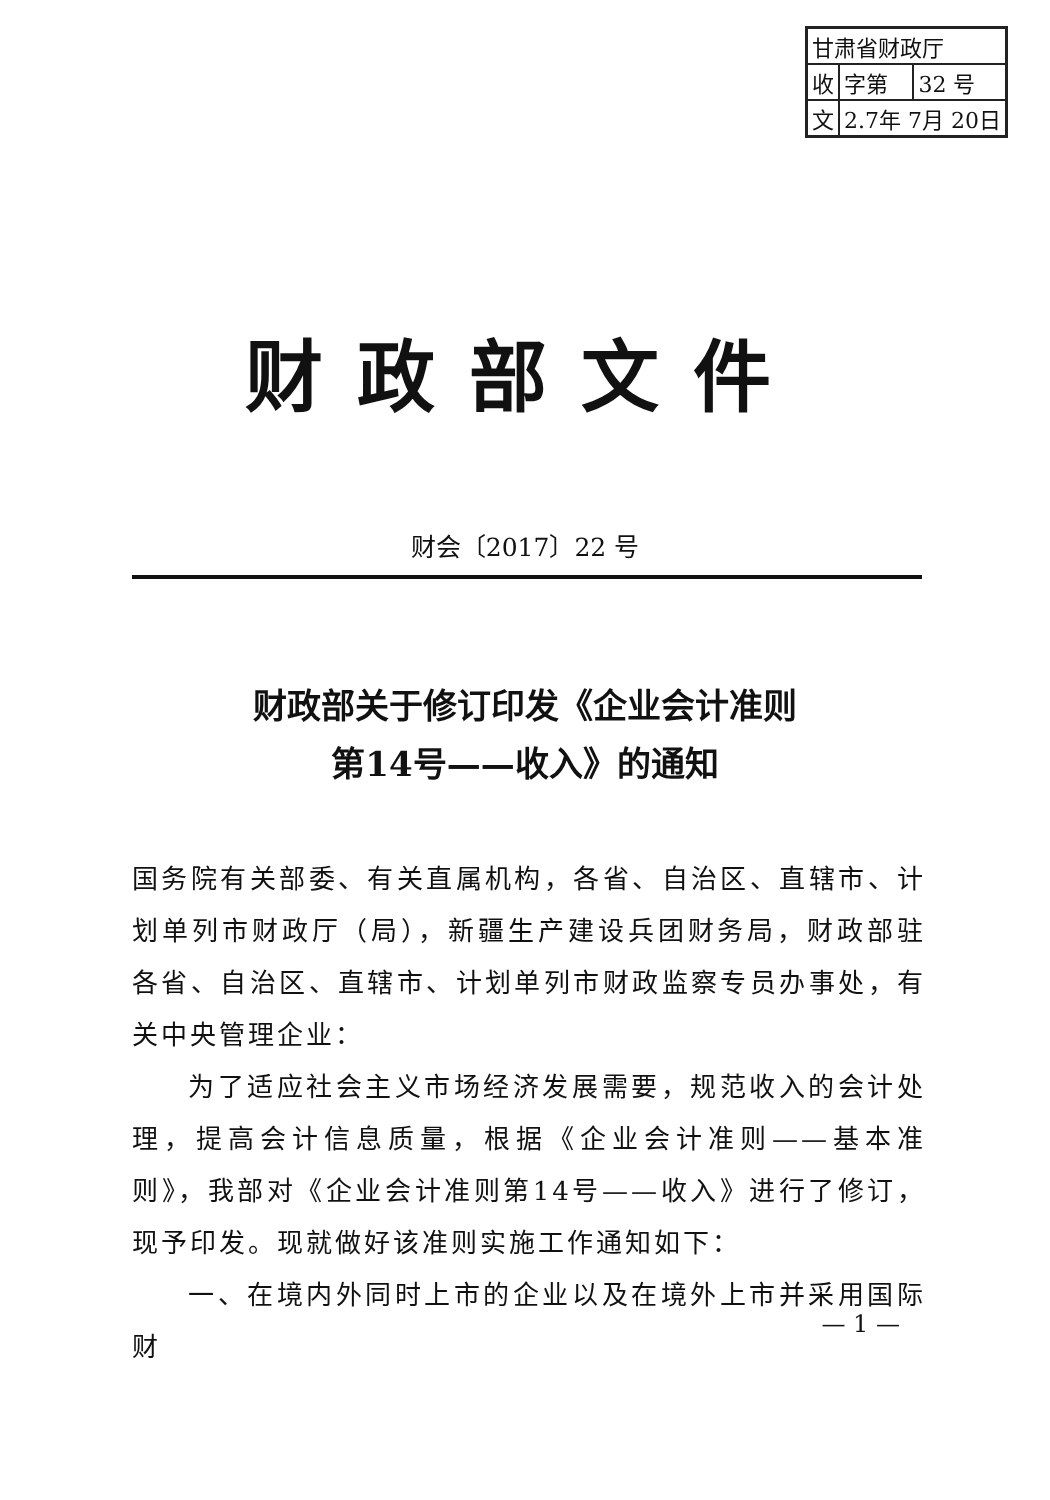| 甘肃省财政厅 | | |
| 收 | 字第 | 32 号 |
| 文 | 2.7年 7月 20日 | |
财政部文件
财会〔2017〕22 号
财政部关于修订印发《企业会计准则
第14号——收入》的通知
国务院有关部委、有关直属机构，各省、自治区、直辖市、计划单列市财政厅（局），新疆生产建设兵团财务局，财政部驻各省、自治区、直辖市、计划单列市财政监察专员办事处，有关中央管理企业：
为了适应社会主义市场经济发展需要，规范收入的会计处理，提高会计信息质量，根据《企业会计准则——基本准则》，我部对《企业会计准则第14号——收入》进行了修订，现予印发。现就做好该准则实施工作通知如下：
一、在境内外同时上市的企业以及在境外上市并采用国际财
— 1 —